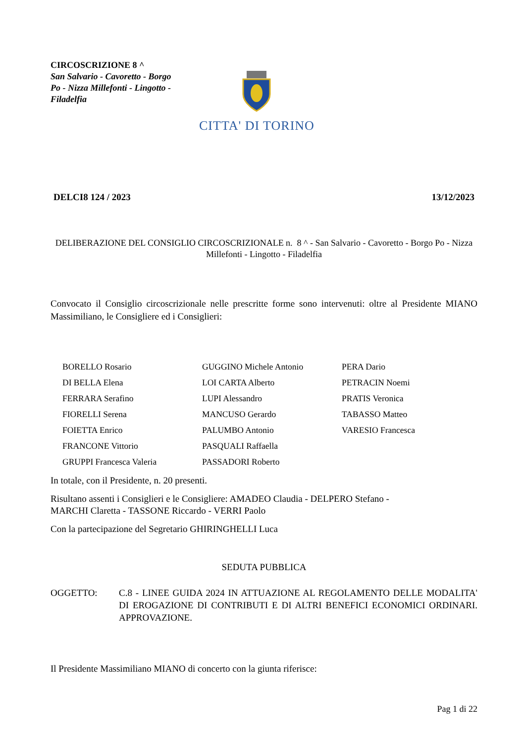CIRCOSCRIZIONE 8 ^
San Salvario - Cavoretto - Borgo Po - Nizza Millefonti - Lingotto - Filadelfia
CITTA' DI TORINO
DELCI8 124 / 2023 13/12/2023
DELIBERAZIONE DEL CONSIGLIO CIRCOSCRIZIONALE n. 8 ^ - San Salvario - Cavoretto - Borgo Po - Nizza Millefonti - Lingotto - Filadelfia
Convocato il Consiglio circoscrizionale nelle prescritte forme sono intervenuti: oltre al Presidente MIANO Massimiliano, le Consigliere ed i Consiglieri:
| BORELLO Rosario | GUGGINO Michele Antonio | PERA Dario |
| DI BELLA Elena | LOI CARTA Alberto | PETRACIN Noemi |
| FERRARA Serafino | LUPI Alessandro | PRATIS Veronica |
| FIORELLI Serena | MANCUSO Gerardo | TABASSO Matteo |
| FOIETTA Enrico | PALUMBO Antonio | VARESIO Francesca |
| FRANCONE Vittorio | PASQUALI Raffaella | |
| GRUPPI Francesca Valeria | PASSADORI Roberto | |
In totale, con il Presidente, n. 20 presenti.
Risultano assenti i Consiglieri e le Consigliere: AMADEO Claudia - DELPERO Stefano -
MARCHI Claretta - TASSONE Riccardo - VERRI Paolo
Con la partecipazione del Segretario GHIRINGHELLI Luca
SEDUTA PUBBLICA
OGGETTO: C.8 - LINEE GUIDA 2024 IN ATTUAZIONE AL REGOLAMENTO DELLE MODALITA' DI EROGAZIONE DI CONTRIBUTI E DI ALTRI BENEFICI ECONOMICI ORDINARI. APPROVAZIONE.
Il Presidente Massimiliano MIANO di concerto con la giunta riferisce:
Pag 1 di 22